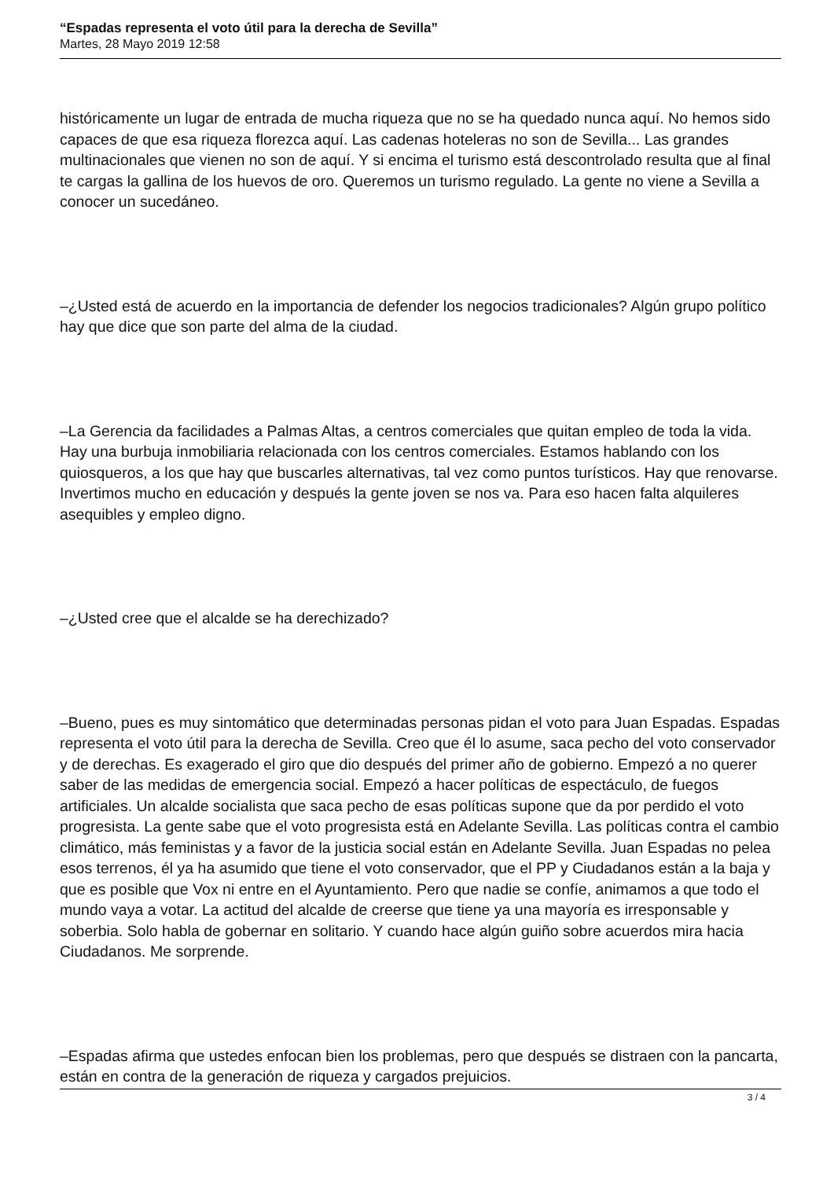“Espadas representa el voto útil para la derecha de Sevilla”
Martes, 28 Mayo 2019 12:58
históricamente un lugar de entrada de mucha riqueza que no se ha quedado nunca aquí. No hemos sido capaces de que esa riqueza florezca aquí. Las cadenas hoteleras no son de Sevilla... Las grandes multinacionales que vienen no son de aquí. Y si encima el turismo está descontrolado resulta que al final te cargas la gallina de los huevos de oro. Queremos un turismo regulado. La gente no viene a Sevilla a conocer un sucedáneo.
–¿Usted está de acuerdo en la importancia de defender los negocios tradicionales? Algún grupo político hay que dice que son parte del alma de la ciudad.
–La Gerencia da facilidades a Palmas Altas, a centros comerciales que quitan empleo de toda la vida. Hay una burbuja inmobiliaria relacionada con los centros comerciales. Estamos hablando con los quiosqueros, a los que hay que buscarles alternativas, tal vez como puntos turísticos. Hay que renovarse. Invertimos mucho en educación y después la gente joven se nos va. Para eso hacen falta alquileres asequibles y empleo digno.
–¿Usted cree que el alcalde se ha derechizado?
–Bueno, pues es muy sintomático que determinadas personas pidan el voto para Juan Espadas. Espadas representa el voto útil para la derecha de Sevilla. Creo que él lo asume, saca pecho del voto conservador y de derechas. Es exagerado el giro que dio después del primer año de gobierno. Empezó a no querer saber de las medidas de emergencia social. Empezó a hacer políticas de espectáculo, de fuegos artificiales. Un alcalde socialista que saca pecho de esas políticas supone que da por perdido el voto progresista. La gente sabe que el voto progresista está en Adelante Sevilla. Las políticas contra el cambio climático, más feministas y a favor de la justicia social están en Adelante Sevilla. Juan Espadas no pelea esos terrenos, él ya ha asumido que tiene el voto conservador, que el PP y Ciudadanos están a la baja y que es posible que Vox ni entre en el Ayuntamiento. Pero que nadie se confíe, animamos a que todo el mundo vaya a votar. La actitud del alcalde de creerse que tiene ya una mayoría es irresponsable y soberbia. Solo habla de gobernar en solitario. Y cuando hace algún guiño sobre acuerdos mira hacia Ciudadanos. Me sorprende.
–Espadas afirma que ustedes enfocan bien los problemas, pero que después se distraen con la pancarta, están en contra de la generación de riqueza y cargados prejuicios.
3 / 4